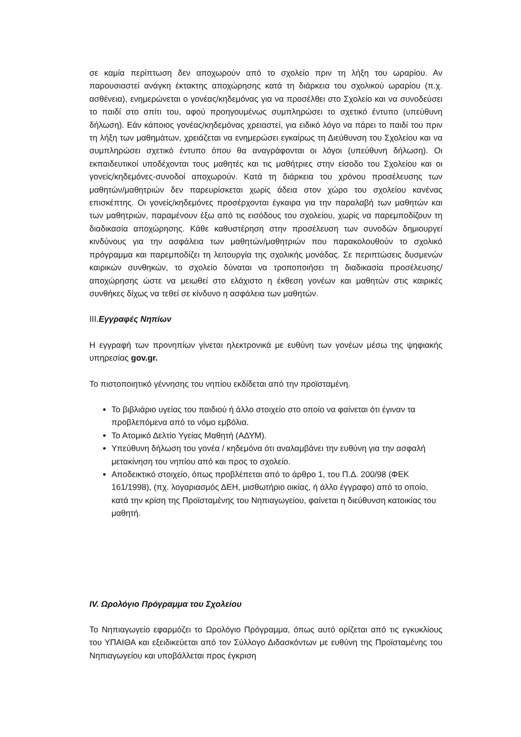σε καμία περίπτωση δεν αποχωρούν από το σχολείο πριν τη λήξη του ωραρίου. Αν παρουσιαστεί ανάγκη έκτακτης αποχώρησης κατά τη διάρκεια του σχολικού ωραρίου (π.χ. ασθένεια), ενημερώνεται ο γονέας/κηδεμόνας για να προσέλθει στο Σχολείο και να συνοδεύσει το παιδί στο σπίτι του, αφού προηγουμένως συμπληρώσει το σχετικό έντυπο (υπεύθυνη δήλωση). Εάν κάποιος γονέας/κηδεμόνας χρειαστεί, για ειδικό λόγο να πάρει το παιδί του πριν τη λήξη των μαθημάτων, χρειάζεται να ενημερώσει εγκαίρως τη Διεύθυνση του Σχολείου και να συμπληρώσει σχετικό έντυπο όπου θα αναγράφονται οι λόγοι (υπεύθυνη δήλωση). Οι εκπαιδευτικοί υποδέχονται τους μαθητές και τις μαθήτριες στην είσοδο του Σχολείου και οι γονείς/κηδεμόνες-συνοδοί αποχωρούν. Κατά τη διάρκεια του χρόνου προσέλευσης των μαθητών/μαθητριών δεν παρευρίσκεται χωρίς άδεια στον χώρο του σχολείου κανένας επισκέπτης. Οι γονείς/κηδεμόνες προσέρχονται έγκαιρα για την παραλαβή των μαθητών και των μαθητριών, παραμένουν έξω από τις εισόδους του σχολείου, χωρίς να παρεμποδίζουν τη διαδικασία αποχώρησης. Κάθε καθυστέρηση στην προσέλευση των συνοδών δημιουργεί κινδύνους για την ασφάλεια των μαθητών/μαθητριών που παρακολουθούν το σχολικό πρόγραμμα και παρεμποδίζει τη λειτουργία της σχολικής μονάδας. Σε περιπτώσεις δυσμενών καιρικών συνθηκών, το σχολείο δύναται να τροποποιήσει τη διαδικασία προσέλευσης/αποχώρησης ώστε να μειωθεί στο ελάχιστο η έκθεση γονέων και μαθητών στις καιρικές συνθήκες δίχως να τεθεί σε κίνδυνο η ασφάλεια των μαθητών.
III.Εγγραφές Νηπίων
Η εγγραφή των προνηπίων γίνεται ηλεκτρονικά με ευθύνη των γονέων μέσω της ψηφιακής υπηρεσίας gov.gr.
Το πιστοποιητικό γέννησης του νηπίου εκδίδεται από την προϊσταμένη.
Το βιβλιάριο υγείας του παιδιού ή άλλο στοιχείο στο οποίο να φαίνεται ότι έγιναν τα προβλεπόμενα από το νόμο εμβόλια.
Το Ατομικό Δελτίο Υγείας Μαθητή (ΑΔΥΜ).
Υπεύθυνη δήλωση του γονέα / κηδεμόνα ότι αναλαμβάνει την ευθύνη για την ασφαλή μετακίνηση του νηπίου από και προς το σχολείο.
Αποδεικτικό στοιχείο, όπως προβλέπεται από το άρθρο 1, του Π.Δ. 200/98 (ΦΕΚ 161/1998), (πχ. λογαριασμός ΔΕΗ, μισθωτήριο οικίας, ή άλλο έγγραφο) από το οποίο, κατά την κρίση της Προϊσταμένης του Νηπιαγωγείου, φαίνεται η διεύθυνση κατοικίας του μαθητή.
IV. Ωρολόγιο Πρόγραμμα του Σχολείου
Το Νηπιαγωγείο εφαρμόζει το Ωρολόγιο Πρόγραμμα, όπως αυτό ορίζεται από τις εγκυκλίους του ΥΠΑΙΘΑ και εξειδικεύεται από τον Σύλλογο Διδασκόντων με ευθύνη της Προϊσταμένης του Νηπιαγωγείου και υποβάλλεται προς έγκριση